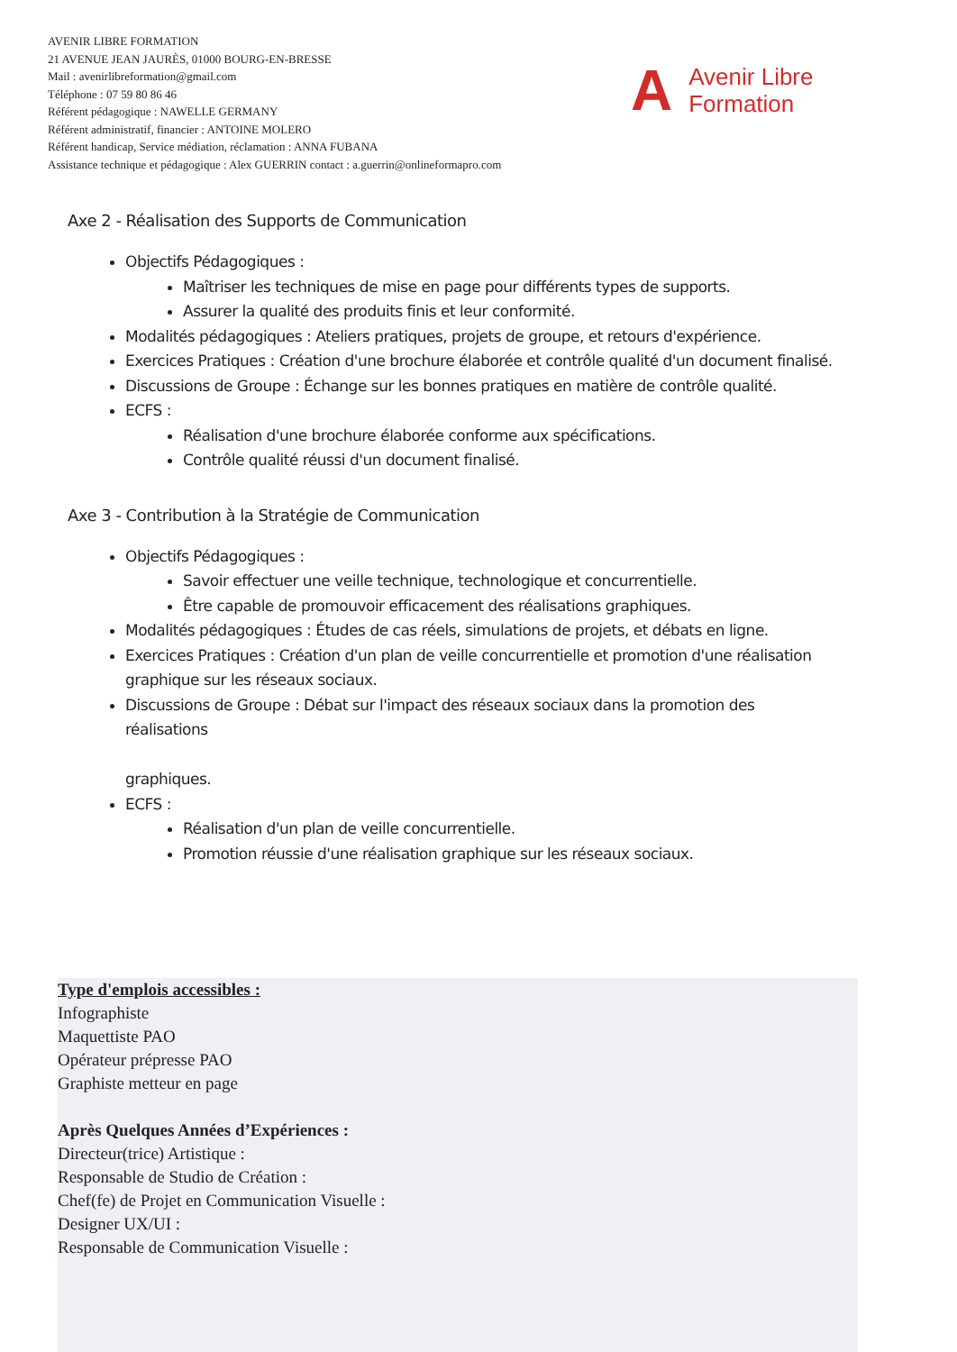AVENIR LIBRE FORMATION
21 AVENUE JEAN JAURÈS, 01000 BOURG-EN-BRESSE
Mail : avenirlibreformation@gmail.com
Téléphone : 07 59 80 86 46
Référent pédagogique : NAWELLE GERMANY
Référent administratif, financier : ANTOINE MOLERO
Référent handicap, Service médiation, réclamation : ANNA FUBANA
Assistance technique et pédagogique : Alex GUERRIN contact : a.guerrin@onlineformapro.com
A
Avenir Libre
Formation
Axe 2 - Réalisation des Supports de Communication
Objectifs Pédagogiques :
Maîtriser les techniques de mise en page pour différents types de supports.
Assurer la qualité des produits finis et leur conformité.
Modalités pédagogiques : Ateliers pratiques, projets de groupe, et retours d'expérience.
Exercices Pratiques : Création d'une brochure élaborée et contrôle qualité d'un document finalisé.
Discussions de Groupe : Échange sur les bonnes pratiques en matière de contrôle qualité.
ECFS :
Réalisation d'une brochure élaborée conforme aux spécifications.
Contrôle qualité réussi d'un document finalisé.
Axe 3 - Contribution à la Stratégie de Communication
Objectifs Pédagogiques :
Savoir effectuer une veille technique, technologique et concurrentielle.
Être capable de promouvoir efficacement des réalisations graphiques.
Modalités pédagogiques : Études de cas réels, simulations de projets, et débats en ligne.
Exercices Pratiques : Création d'un plan de veille concurrentielle et promotion d'une réalisation graphique sur les réseaux sociaux.
Discussions de Groupe : Débat sur l'impact des réseaux sociaux dans la promotion des réalisations
graphiques.
ECFS :
Réalisation d'un plan de veille concurrentielle.
Promotion réussie d'une réalisation graphique sur les réseaux sociaux.
Type d'emplois accessibles :
Infographiste
Maquettiste PAO
Opérateur prépresse PAO
Graphiste metteur en page
Après Quelques Années d’Expériences :
Directeur(trice) Artistique :
Responsable de Studio de Création :
Chef(fe) de Projet en Communication Visuelle :
Designer UX/UI :
Responsable de Communication Visuelle :